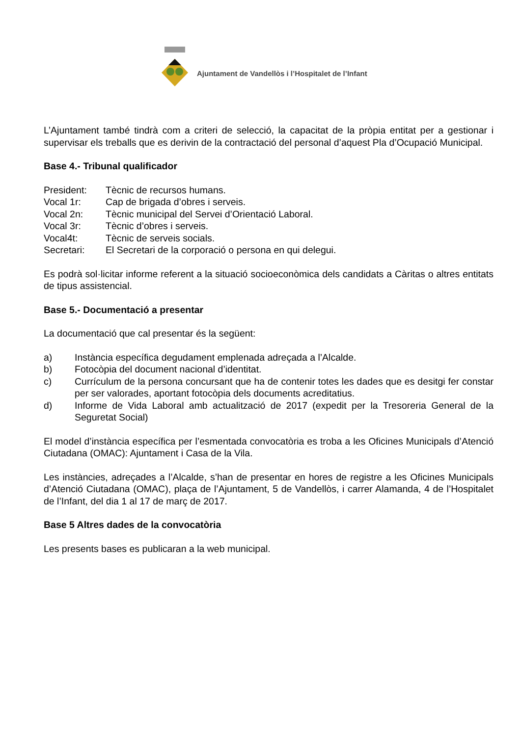Ajuntament de Vandellòs i l’Hospitalet de l’Infant
L’Ajuntament també tindrà com a criteri de selecció, la capacitat de la pròpia entitat per a gestionar i supervisar els treballs que es derivin de la contractació del personal d’aquest Pla d’Ocupació Municipal.
Base 4.- Tribunal qualificador
President: Tècnic de recursos humans.
Vocal 1r: Cap de brigada d’obres i serveis.
Vocal 2n: Tècnic municipal del Servei d’Orientació Laboral.
Vocal 3r: Tècnic d’obres i serveis.
Vocal4t: Tècnic de serveis socials.
Secretari: El Secretari de la corporació o persona en qui delegui.
Es podrà sol·licitar informe referent a la situació socioeconòmica dels candidats a Càritas o altres entitats de tipus assistencial.
Base 5.- Documentació a presentar
La documentació que cal presentar és la següent:
a) Instància específica degudament emplenada adreçada a l’Alcalde.
b) Fotocòpia del document nacional d’identitat.
c) Currículum de la persona concursant que ha de contenir totes les dades que es desitgi fer constar per ser valorades, aportant fotocòpia dels documents acreditatius.
d) Informe de Vida Laboral amb actualització de 2017 (expedit per la Tresoreria General de la Seguretat Social)
El model d’instància específica per l’esmentada convocatòria es troba a les Oficines Municipals d’Atenció Ciutadana (OMAC): Ajuntament i Casa de la Vila.
Les instàncies, adreçades a l’Alcalde, s’han de presentar en hores de registre a les Oficines Municipals d’Atenció Ciutadana (OMAC), plaça de l’Ajuntament, 5 de Vandellòs, i carrer Alamanda, 4 de l’Hospitalet de l’Infant, del dia 1 al 17 de març de 2017.
Base 5 Altres dades de la convocatòria
Les presents bases es publicaran a la web municipal.